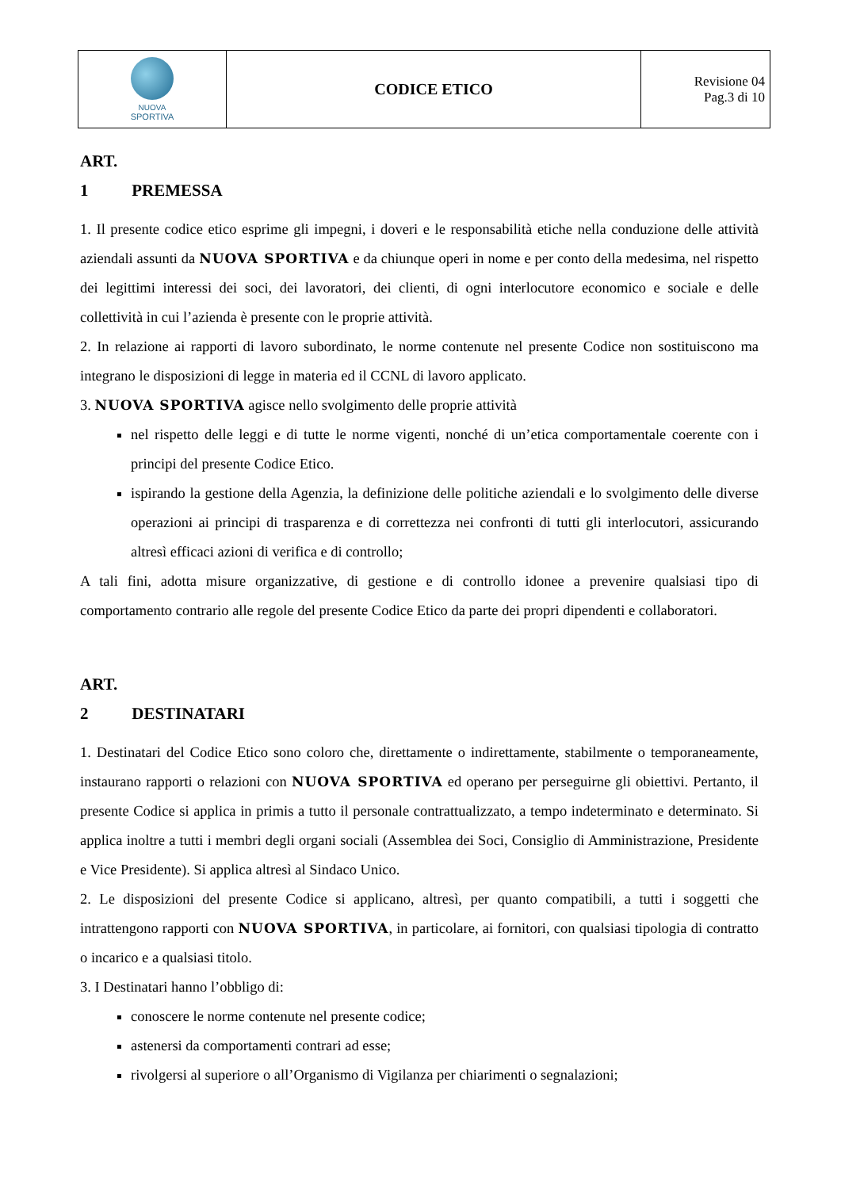| NUOVA SPORTIVA | CODICE ETICO | Revisione 04 Pag.3 di 10 |
ART. 1 PREMESSA
1. Il presente codice etico esprime gli impegni, i doveri e le responsabilità etiche nella conduzione delle attività aziendali assunti da NUOVA SPORTIVA e da chiunque operi in nome e per conto della medesima, nel rispetto dei legittimi interessi dei soci, dei lavoratori, dei clienti, di ogni interlocutore economico e sociale e delle collettività in cui l’azienda è presente con le proprie attività.
2. In relazione ai rapporti di lavoro subordinato, le norme contenute nel presente Codice non sostituiscono ma integrano le disposizioni di legge in materia ed il CCNL di lavoro applicato.
3. NUOVA SPORTIVA agisce nello svolgimento delle proprie attività
nel rispetto delle leggi e di tutte le norme vigenti, nonché di un’etica comportamentale coerente con i principi del presente Codice Etico.
ispirando la gestione della Agenzia, la definizione delle politiche aziendali e lo svolgimento delle diverse operazioni ai principi di trasparenza e di correttezza nei confronti di tutti gli interlocutori, assicurando altresì efficaci azioni di verifica e di controllo;
A tali fini, adotta misure organizzative, di gestione e di controllo idonee a prevenire qualsiasi tipo di comportamento contrario alle regole del presente Codice Etico da parte dei propri dipendenti e collaboratori.
ART. 2 DESTINATARI
1. Destinatari del Codice Etico sono coloro che, direttamente o indirettamente, stabilmente o temporaneamente, instaurano rapporti o relazioni con NUOVA SPORTIVA ed operano per perseguirne gli obiettivi. Pertanto, il presente Codice si applica in primis a tutto il personale contrattualizzato, a tempo indeterminato e determinato. Si applica inoltre a tutti i membri degli organi sociali (Assemblea dei Soci, Consiglio di Amministrazione, Presidente e Vice Presidente). Si applica altresì al Sindaco Unico.
2. Le disposizioni del presente Codice si applicano, altresì, per quanto compatibili, a tutti i soggetti che intrattengono rapporti con NUOVA SPORTIVA, in particolare, ai fornitori, con qualsiasi tipologia di contratto o incarico e a qualsiasi titolo.
3. I Destinatari hanno l’obbligo di:
conoscere le norme contenute nel presente codice;
astenersi da comportamenti contrari ad esse;
rivolgersi al superiore o all’Organismo di Vigilanza per chiarimenti o segnalazioni;